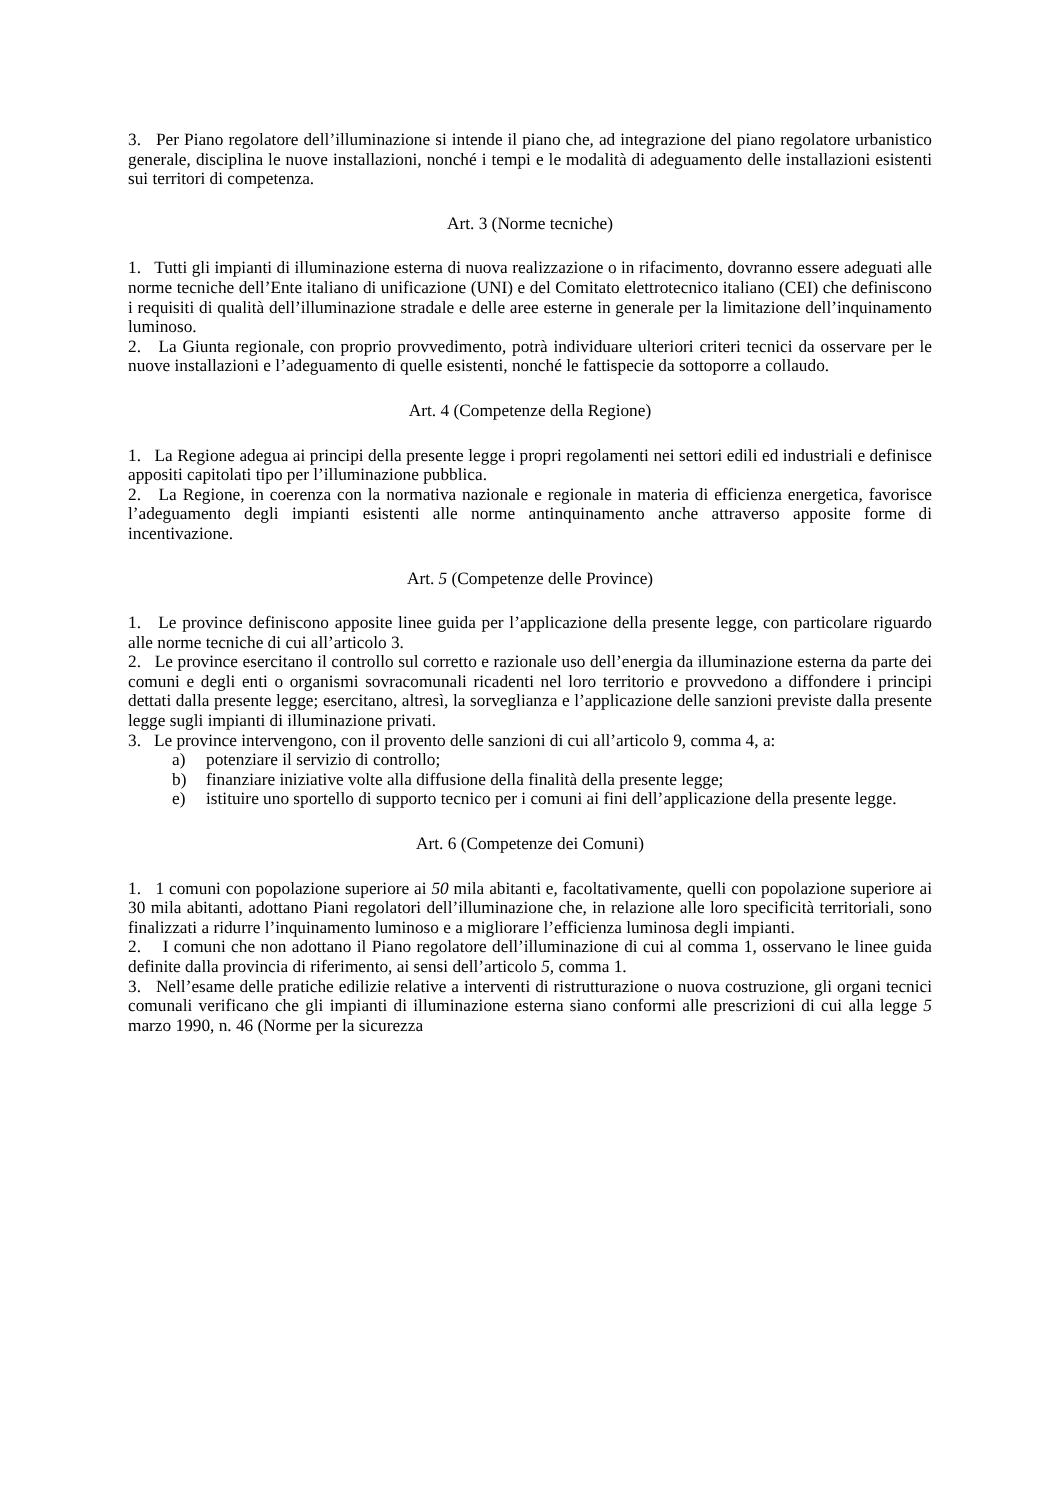3. Per Piano regolatore dell’illuminazione si intende il piano che, ad integrazione del piano regolatore urbanistico generale, disciplina le nuove installazioni, nonché i tempi e le modalità di adeguamento delle installazioni esistenti sui territori di competenza.
Art. 3 (Norme tecniche)
1. Tutti gli impianti di illuminazione esterna di nuova realizzazione o in rifacimento, dovranno essere adeguati alle norme tecniche dell’Ente italiano di unificazione (UNI) e del Comitato elettrotecnico italiano (CEI) che definiscono i requisiti di qualità dell’illuminazione stradale e delle aree esterne in generale per la limitazione dell’inquinamento luminoso.
2. La Giunta regionale, con proprio provvedimento, potrà individuare ulteriori criteri tecnici da osservare per le nuove installazioni e l’adeguamento di quelle esistenti, nonché le fattispecie da sottoporre a collaudo.
Art. 4 (Competenze della Regione)
1. La Regione adegua ai principi della presente legge i propri regolamenti nei settori edili ed industriali e definisce appositi capitolati tipo per l’illuminazione pubblica.
2. La Regione, in coerenza con la normativa nazionale e regionale in materia di efficienza energetica, favorisce l’adeguamento degli impianti esistenti alle norme antinquinamento anche attraverso apposite forme di incentivazione.
Art. 5 (Competenze delle Province)
1. Le province definiscono apposite linee guida per l’applicazione della presente legge, con particolare riguardo alle norme tecniche di cui all’articolo 3.
2. Le province esercitano il controllo sul corretto e razionale uso dell’energia da illuminazione esterna da parte dei comuni e degli enti o organismi sovracomunali ricadenti nel loro territorio e provvedono a diffondere i principi dettati dalla presente legge; esercitano, altresì, la sorveglianza e l’applicazione delle sanzioni previste dalla presente legge sugli impianti di illuminazione privati.
3. Le province intervengono, con il provento delle sanzioni di cui all’articolo 9, comma 4, a:
a) potenziare il servizio di controllo;
b) finanziare iniziative volte alla diffusione della finalità della presente legge;
e) istituire uno sportello di supporto tecnico per i comuni ai fini dell’applicazione della presente legge.
Art. 6 (Competenze dei Comuni)
1. 1 comuni con popolazione superiore ai 50 mila abitanti e, facoltativamente, quelli con popolazione superiore ai 30 mila abitanti, adottano Piani regolatori dell’illuminazione che, in relazione alle loro specificità territoriali, sono finalizzati a ridurre l’inquinamento luminoso e a migliorare l’efficienza luminosa degli impianti.
2. I comuni che non adottano il Piano regolatore dell’illuminazione di cui al comma 1, osservano le linee guida definite dalla provincia di riferimento, ai sensi dell’articolo 5, comma 1.
3. Nell’esame delle pratiche edilizie relative a interventi di ristrutturazione o nuova costruzione, gli organi tecnici comunali verificano che gli impianti di illuminazione esterna siano conformi alle prescrizioni di cui alla legge 5 marzo 1990, n. 46 (Norme per la sicurezza